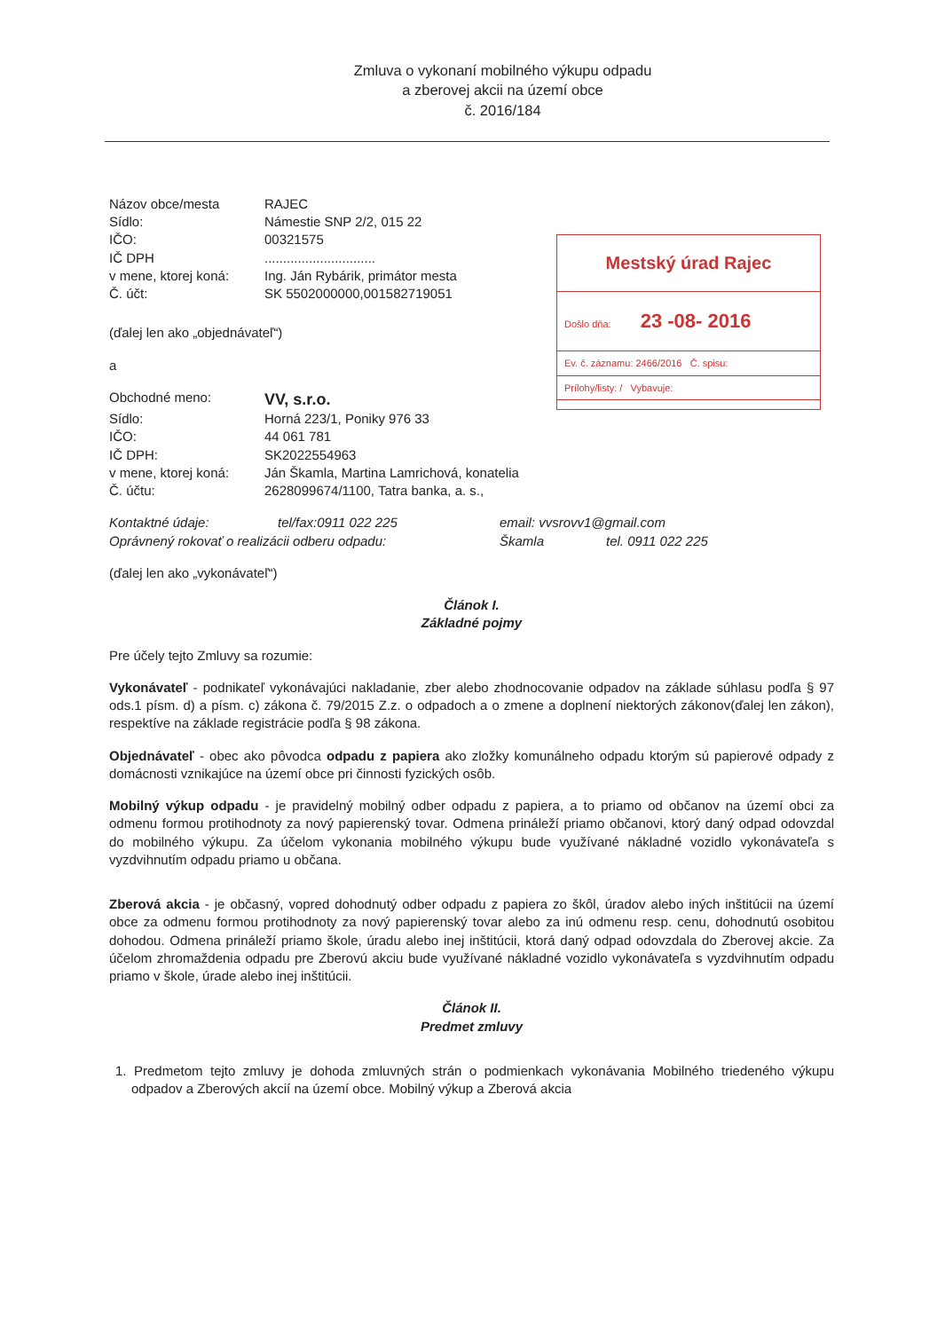Zmluva o vykonaní mobilného výkupu odpadu
a zberovej akcii na území obce
č. 2016/184
| Názov obce/mesta | RAJEC |
| Sídlo: | Námestie SNP 2/2, 015 22 |
| IČO: | 00321575 |
| IČ DPH | .............................. |
| v mene, ktorej koná: | Ing. Ján Rybárik, primátor mesta |
| Č. účt: | SK 5502000000,001582719051 |
Mestský úrad Rajec
Došlo dňa: 23 -08- 2016
Ev. č. záznamu: 2466/2016 Č. spisu:
Prílohy/listy: / Vybavuje:
(ďalej len ako „objednávateľ“)
a
| Obchodné meno: | VV, s.r.o. |
| Sídlo: | Horná 223/1, Poniky 976 33 |
| IČO: | 44 061 781 |
| IČ DPH: | SK2022554963 |
| v mene, ktorej koná: | Ján Škamla, Martina Lamrichová, konatelia |
| Č. účtu: | 2628099674/1100, Tatra banka, a. s., |
| Kontaktné údaje: | tel/fax:0911 022 225 | email: vvsrovv1@gmail.com | |
| Oprávnený rokovať o realizácii odberu odpadu: | | Škamla | tel. 0911 022 225 |
(ďalej len ako „vykonávateľ“)
Článok I.
Základné pojmy
Pre účely tejto Zmluvy sa rozumie:
Vykonávateľ - podnikateľ vykonávajúci nakladanie, zber alebo zhodnocovanie odpadov na základe súhlasu podľa § 97 ods.1 písm. d) a písm. c) zákona č. 79/2015 Z.z. o odpadoch a o zmene a doplnení niektorých zákonov(ďalej len zákon), respektíve na základe registrácie podľa § 98 zákona.
Objednávateľ - obec ako pôvodca odpadu z papiera ako zložky komunálneho odpadu ktorým sú papierové odpady z domácnosti vznikajúce na území obce pri činnosti fyzických osôb.
Mobilný výkup odpadu - je pravidelný mobilný odber odpadu z papiera, a to priamo od občanov na území obci za odmenu formou protihodnoty za nový papierenský tovar. Odmena prináleží priamo občanovi, ktorý daný odpad odovzdal do mobilného výkupu. Za účelom vykonania mobilného výkupu bude využívané nákladné vozidlo vykonávateľa s vyzdvihnutím odpadu priamo u občana.
Zberová akcia - je občasný, vopred dohodnutý odber odpadu z papiera zo škôl, úradov alebo iných inštitúcii na území obce za odmenu formou protihodnoty za nový papierenský tovar alebo za inú odmenu resp. cenu, dohodnutú osobitou dohodou. Odmena prináleží priamo škole, úradu alebo inej inštitúcii, ktorá daný odpad odovzdala do Zberovej akcie. Za účelom zhromaždenia odpadu pre Zberovú akciu bude využívané nákladné vozidlo vykonávateľa s vyzdvihnutím odpadu priamo v škole, úrade alebo inej inštitúcii.
Článok II.
Predmet zmluvy
1. Predmetom tejto zmluvy je dohoda zmluvných strán o podmienkach vykonávania Mobilného triedeného výkupu odpadov a Zberových akcií na území obce. Mobilný výkup a Zberová akcia